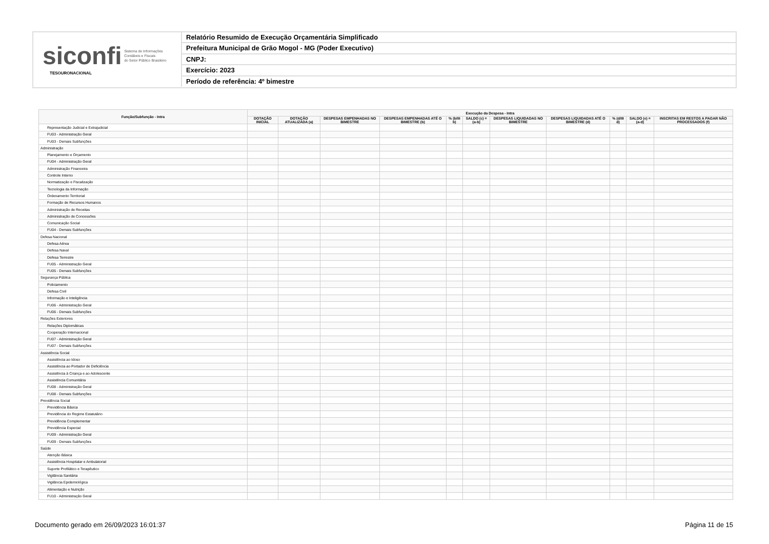siconfi Sistema de Informações
Contábeis e Fiscais
do Setor Público Brasileiro
TESOURONACIONAL
Relatório Resumido de Execução Orçamentária Simplificado
Prefeitura Municipal de Grão Mogol - MG (Poder Executivo)
CNPJ:
Exercício: 2023
Período de referência: 4º bimestre
| Função/Subfunção - Intra | Execução da Despesa - Intra | | | | | | | | | | |
| --- | --- | --- | --- | --- | --- | --- | --- | --- | --- | --- | --- |
| | DOTAÇÃO INICIAL | DOTAÇÃO ATUALIZADA (a) | DESPESAS EMPENHADAS NO BIMESTRE | DESPESAS EMPENHADAS ATÉ O BIMESTRE (b) | % (b/III b) | SALDO (c) = (a-b) | DESPESAS LIQUIDADAS NO BIMESTRE | DESPESAS LIQUIDADAS ATÉ O BIMESTRE (d) | % (d/III d) | SALDO (e) = (a-d) | INSCRITAS EM RESTOS A PAGAR NÃO PROCESSADOS (f) |
| Representação Judicial e Extrajudicial | | | | | | | | | | | |
| FU03 - Administração Geral | | | | | | | | | | | |
| FU03 - Demais Subfunções | | | | | | | | | | | |
| Administração | | | | | | | | | | | |
| Planejamento e Orçamento | | | | | | | | | | | |
| FU04 - Administração Geral | | | | | | | | | | | |
| Administração Financeira | | | | | | | | | | | |
| Controle Interno | | | | | | | | | | | |
| Normatização e Fiscalização | | | | | | | | | | | |
| Tecnologia da Informação | | | | | | | | | | | |
| Ordenamento Territorial | | | | | | | | | | | |
| Formação de Recursos Humanos | | | | | | | | | | | |
| Administração de Receitas | | | | | | | | | | | |
| Administração de Concessões | | | | | | | | | | | |
| Comunicação Social | | | | | | | | | | | |
| FU04 - Demais Subfunções | | | | | | | | | | | |
| Defesa Nacional | | | | | | | | | | | |
| Defesa Aérea | | | | | | | | | | | |
| Defesa Naval | | | | | | | | | | | |
| Defesa Terrestre | | | | | | | | | | | |
| FU05 - Administração Geral | | | | | | | | | | | |
| FU05 - Demais Subfunções | | | | | | | | | | | |
| Segurança Pública | | | | | | | | | | | |
| Policiamento | | | | | | | | | | | |
| Defesa Civil | | | | | | | | | | | |
| Informação e Inteligência | | | | | | | | | | | |
| FU06 - Administração Geral | | | | | | | | | | | |
| FU06 - Demais Subfunções | | | | | | | | | | | |
| Relações Exteriores | | | | | | | | | | | |
| Relações Diplomáticas | | | | | | | | | | | |
| Cooperação Internacional | | | | | | | | | | | |
| FU07 - Administração Geral | | | | | | | | | | | |
| FU07 - Demais Subfunções | | | | | | | | | | | |
| Assistência Social | | | | | | | | | | | |
| Assistência ao Idoso | | | | | | | | | | | |
| Assistência ao Portador de Deficiência | | | | | | | | | | | |
| Assistência à Criança e ao Adolescente | | | | | | | | | | | |
| Assistência Comunitária | | | | | | | | | | | |
| FU08 - Administração Geral | | | | | | | | | | | |
| FU08 - Demais Subfunções | | | | | | | | | | | |
| Previdência Social | | | | | | | | | | | |
| Previdência Básica | | | | | | | | | | | |
| Previdência do Regime Estatutário | | | | | | | | | | | |
| Previdência Complementar | | | | | | | | | | | |
| Previdência Especial | | | | | | | | | | | |
| FU09 - Administração Geral | | | | | | | | | | | |
| FU09 - Demais Subfunções | | | | | | | | | | | |
| Saúde | | | | | | | | | | | |
| Atenção Básica | | | | | | | | | | | |
| Assistência Hospitalar e Ambulatorial | | | | | | | | | | | |
| Suporte Profilático e Terapêutico | | | | | | | | | | | |
| Vigilância Sanitária | | | | | | | | | | | |
| Vigilância Epidemiológica | | | | | | | | | | | |
| Alimentação e Nutrição | | | | | | | | | | | |
| FU10 - Administração Geral | | | | | | | | | | | |
Documento gerado em 26/09/2023 16:01:37 Página 11 de 15